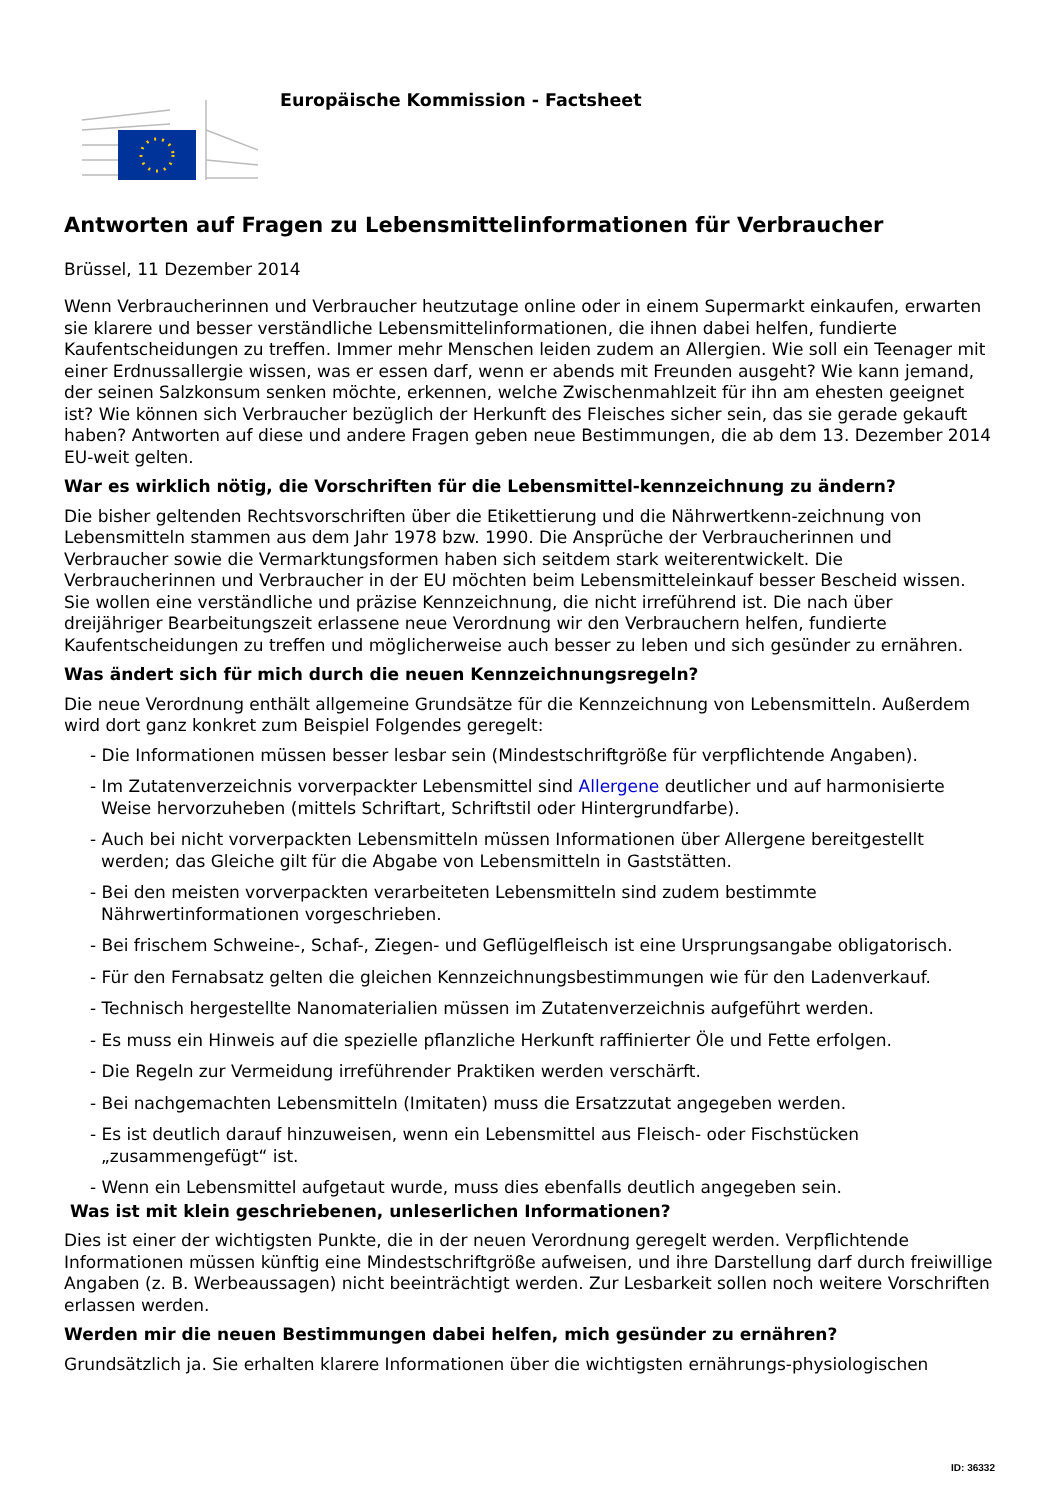Europäische Kommission - Factsheet
Antworten auf Fragen zu Lebensmittelinformationen für Verbraucher
Brüssel, 11 Dezember 2014
Wenn Verbraucherinnen und Verbraucher heutzutage online oder in einem Supermarkt einkaufen, erwarten sie klarere und besser verständliche Lebensmittelinformationen, die ihnen dabei helfen, fundierte Kaufentscheidungen zu treffen. Immer mehr Menschen leiden zudem an Allergien. Wie soll ein Teenager mit einer Erdnussallergie wissen, was er essen darf, wenn er abends mit Freunden ausgeht? Wie kann jemand, der seinen Salzkonsum senken möchte, erkennen, welche Zwischenmahlzeit für ihn am ehesten geeignet ist? Wie können sich Verbraucher bezüglich der Herkunft des Fleisches sicher sein, das sie gerade gekauft haben? Antworten auf diese und andere Fragen geben neue Bestimmungen, die ab dem 13. Dezember 2014 EU-weit gelten.
War es wirklich nötig, die Vorschriften für die Lebensmittel-kennzeichnung zu ändern?
Die bisher geltenden Rechtsvorschriften über die Etikettierung und die Nährwertkenn-zeichnung von Lebensmitteln stammen aus dem Jahr 1978 bzw. 1990. Die Ansprüche der Verbraucherinnen und Verbraucher sowie die Vermarktungsformen haben sich seitdem stark weiterentwickelt. Die Verbraucherinnen und Verbraucher in der EU möchten beim Lebensmitteleinkauf besser Bescheid wissen. Sie wollen eine verständliche und präzise Kennzeichnung, die nicht irreführend ist. Die nach über dreijähriger Bearbeitungszeit erlassene neue Verordnung wir den Verbrauchern helfen, fundierte Kaufentscheidungen zu treffen und möglicherweise auch besser zu leben und sich gesünder zu ernähren.
Was ändert sich für mich durch die neuen Kennzeichnungsregeln?
Die neue Verordnung enthält allgemeine Grundsätze für die Kennzeichnung von Lebensmitteln. Außerdem wird dort ganz konkret zum Beispiel Folgendes geregelt:
- Die Informationen müssen besser lesbar sein (Mindestschriftgröße für verpflichtende Angaben).
- Im Zutatenverzeichnis vorverpackter Lebensmittel sind Allergene deutlicher und auf harmonisierte Weise hervorzuheben (mittels Schriftart, Schriftstil oder Hintergrundfarbe).
- Auch bei nicht vorverpackten Lebensmitteln müssen Informationen über Allergene bereitgestellt werden; das Gleiche gilt für die Abgabe von Lebensmitteln in Gaststätten.
- Bei den meisten vorverpackten verarbeiteten Lebensmitteln sind zudem bestimmte Nährwertinformationen vorgeschrieben.
- Bei frischem Schweine-, Schaf-, Ziegen- und Geflügelfleisch ist eine Ursprungsangabe obligatorisch.
- Für den Fernabsatz gelten die gleichen Kennzeichnungsbestimmungen wie für den Ladenverkauf.
- Technisch hergestellte Nanomaterialien müssen im Zutatenverzeichnis aufgeführt werden.
- Es muss ein Hinweis auf die spezielle pflanzliche Herkunft raffinierter Öle und Fette erfolgen.
- Die Regeln zur Vermeidung irreführender Praktiken werden verschärft.
- Bei nachgemachten Lebensmitteln (Imitaten) muss die Ersatzzutat angegeben werden.
- Es ist deutlich darauf hinzuweisen, wenn ein Lebensmittel aus Fleisch- oder Fischstücken „zusammengefügt“ ist.
- Wenn ein Lebensmittel aufgetaut wurde, muss dies ebenfalls deutlich angegeben sein.
Was ist mit klein geschriebenen, unleserlichen Informationen?
Dies ist einer der wichtigsten Punkte, die in der neuen Verordnung geregelt werden. Verpflichtende Informationen müssen künftig eine Mindestschriftgröße aufweisen, und ihre Darstellung darf durch freiwillige Angaben (z. B. Werbeaussagen) nicht beeinträchtigt werden. Zur Lesbarkeit sollen noch weitere Vorschriften erlassen werden.
Werden mir die neuen Bestimmungen dabei helfen, mich gesünder zu ernähren?
Grundsätzlich ja. Sie erhalten klarere Informationen über die wichtigsten ernährungs-physiologischen
ID: 36332